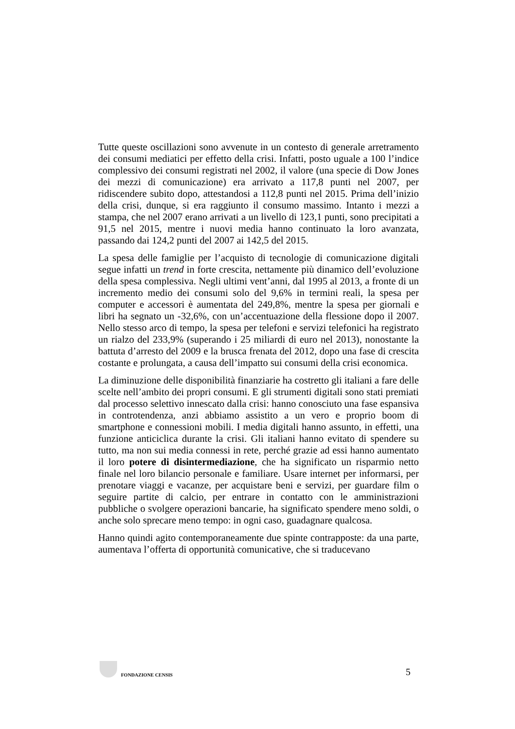Tutte queste oscillazioni sono avvenute in un contesto di generale arretramento dei consumi mediatici per effetto della crisi. Infatti, posto uguale a 100 l’indice complessivo dei consumi registrati nel 2002, il valore (una specie di Dow Jones dei mezzi di comunicazione) era arrivato a 117,8 punti nel 2007, per ridiscendere subito dopo, attestandosi a 112,8 punti nel 2015. Prima dell’inizio della crisi, dunque, si era raggiunto il consumo massimo. Intanto i mezzi a stampa, che nel 2007 erano arrivati a un livello di 123,1 punti, sono precipitati a 91,5 nel 2015, mentre i nuovi media hanno continuato la loro avanzata, passando dai 124,2 punti del 2007 ai 142,5 del 2015.
La spesa delle famiglie per l’acquisto di tecnologie di comunicazione digitali segue infatti un trend in forte crescita, nettamente più dinamico dell’evoluzione della spesa complessiva. Negli ultimi vent’anni, dal 1995 al 2013, a fronte di un incremento medio dei consumi solo del 9,6% in termini reali, la spesa per computer e accessori è aumentata del 249,8%, mentre la spesa per giornali e libri ha segnato un -32,6%, con un’accentuazione della flessione dopo il 2007. Nello stesso arco di tempo, la spesa per telefoni e servizi telefonici ha registrato un rialzo del 233,9% (superando i 25 miliardi di euro nel 2013), nonostante la battuta d’arresto del 2009 e la brusca frenata del 2012, dopo una fase di crescita costante e prolungata, a causa dell’impatto sui consumi della crisi economica.
La diminuzione delle disponibilità finanziarie ha costretto gli italiani a fare delle scelte nell’ambito dei propri consumi. E gli strumenti digitali sono stati premiati dal processo selettivo innescato dalla crisi: hanno conosciuto una fase espansiva in controtendenza, anzi abbiamo assistito a un vero e proprio boom di smartphone e connessioni mobili. I media digitali hanno assunto, in effetti, una funzione anticiclica durante la crisi. Gli italiani hanno evitato di spendere su tutto, ma non sui media connessi in rete, perché grazie ad essi hanno aumentato il loro potere di disintermediazione, che ha significato un risparmio netto finale nel loro bilancio personale e familiare. Usare internet per informarsi, per prenotare viaggi e vacanze, per acquistare beni e servizi, per guardare film o seguire partite di calcio, per entrare in contatto con le amministrazioni pubbliche o svolgere operazioni bancarie, ha significato spendere meno soldi, o anche solo sprecare meno tempo: in ogni caso, guadagnare qualcosa.
Hanno quindi agito contemporaneamente due spinte contrapposte: da una parte, aumentava l’offerta di opportunità comunicative, che si traducevano
FONDAZIONE CENSIS
5